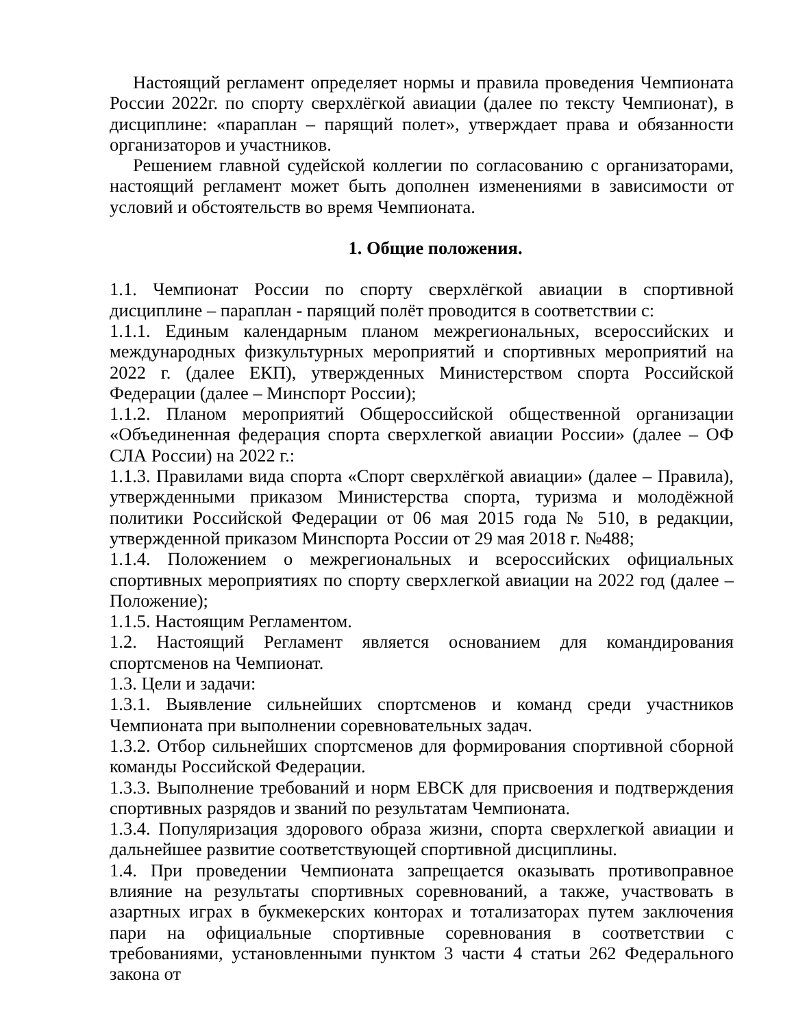Настоящий регламент определяет нормы и правила проведения Чемпионата России 2022г. по спорту сверхлёгкой авиации (далее по тексту Чемпионат), в дисциплине: «параплан – парящий полет», утверждает права и обязанности организаторов и участников.
Решением главной судейской коллегии по согласованию с организаторами, настоящий регламент может быть дополнен изменениями в зависимости от условий и обстоятельств во время Чемпионата.
1. Общие положения.
1.1. Чемпионат России по спорту сверхлёгкой авиации в спортивной дисциплине – параплан - парящий полёт проводится в соответствии с:
1.1.1. Единым календарным планом межрегиональных, всероссийских и международных физкультурных мероприятий и спортивных мероприятий на 2022 г. (далее ЕКП), утвержденных Министерством спорта Российской Федерации (далее – Минспорт России);
1.1.2. Планом мероприятий Общероссийской общественной организации «Объединенная федерация спорта сверхлегкой авиации России» (далее – ОФ СЛА России) на 2022 г.:
1.1.3. Правилами вида спорта «Спорт сверхлёгкой авиации» (далее – Правила), утвержденными приказом Министерства спорта, туризма и молодёжной политики Российской Федерации от 06 мая 2015 года № 510, в редакции, утвержденной приказом Минспорта России от 29 мая 2018 г. №488;
1.1.4. Положением о межрегиональных и всероссийских официальных спортивных мероприятиях по спорту сверхлегкой авиации на 2022 год (далее – Положение);
1.1.5. Настоящим Регламентом.
1.2. Настоящий Регламент является основанием для командирования спортсменов на Чемпионат.
1.3. Цели и задачи:
1.3.1. Выявление сильнейших спортсменов и команд среди участников Чемпионата при выполнении соревновательных задач.
1.3.2. Отбор сильнейших спортсменов для формирования спортивной сборной команды Российской Федерации.
1.3.3. Выполнение требований и норм ЕВСК для присвоения и подтверждения спортивных разрядов и званий по результатам Чемпионата.
1.3.4. Популяризация здорового образа жизни, спорта сверхлегкой авиации и дальнейшее развитие соответствующей спортивной дисциплины.
1.4. При проведении Чемпионата запрещается оказывать противоправное влияние на результаты спортивных соревнований, а также, участвовать в азартных играх в букмекерских конторах и тотализаторах путем заключения пари на официальные спортивные соревнования в соответствии с требованиями, установленными пунктом 3 части 4 статьи 262 Федерального закона от